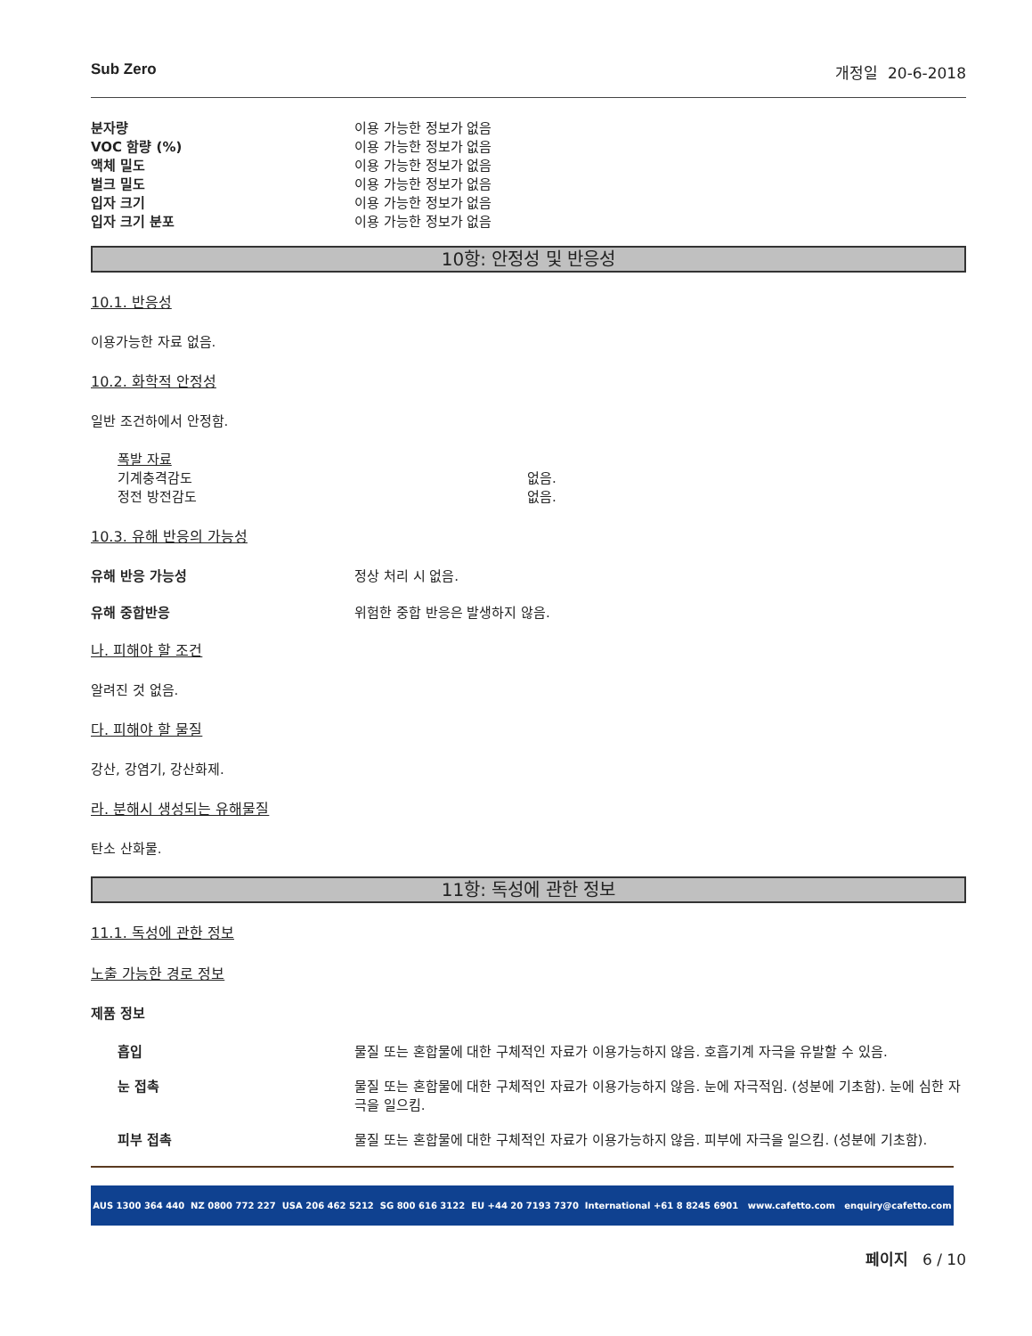Sub Zero 개정일 20-6-2018
| 분자량 | 이용 가능한 정보가 없음 |
| VOC 함량 (%) | 이용 가능한 정보가 없음 |
| 액체 밀도 | 이용 가능한 정보가 없음 |
| 벌크 밀도 | 이용 가능한 정보가 없음 |
| 입자 크기 | 이용 가능한 정보가 없음 |
| 입자 크기 분포 | 이용 가능한 정보가 없음 |
10항: 안정성 및 반응성
10.1. 반응성
이용가능한 자료 없음.
10.2. 화학적 안정성
일반 조건하에서 안정함.
폭발 자료
| 기계충격감도 | 없음. |
| 정전 방전감도 | 없음. |
10.3. 유해 반응의 가능성
유해 반응 가능성 정상 처리 시 없음.
유해 중합반응 위험한 중합 반응은 발생하지 않음.
나. 피해야 할 조건
알려진 것 없음.
다. 피해야 할 물질
강산, 강염기, 강산화제.
라. 분해시 생성되는 유해물질
탄소 산화물.
11항: 독성에 관한 정보
11.1. 독성에 관한 정보
노출 가능한 경로 정보
제품 정보
흡입 물질 또는 혼합물에 대한 구체적인 자료가 이용가능하지 않음. 호흡기계 자극을 유발할 수 있음.
눈 접촉 물질 또는 혼합물에 대한 구체적인 자료가 이용가능하지 않음. 눈에 자극적임. (성분에 기초함). 눈에 심한 자극을 일으킴.
피부 접촉 물질 또는 혼합물에 대한 구체적인 자료가 이용가능하지 않음. 피부에 자극을 일으킴. (성분에 기초함).
AUS 1300 364 440 NZ 0800 772 227 USA 206 462 5212 SG 800 616 3122 EU +44 20 7193 7370 International +61 8 8245 6901 www.cafetto.com enquiry@cafetto.com
페이지 6 / 10